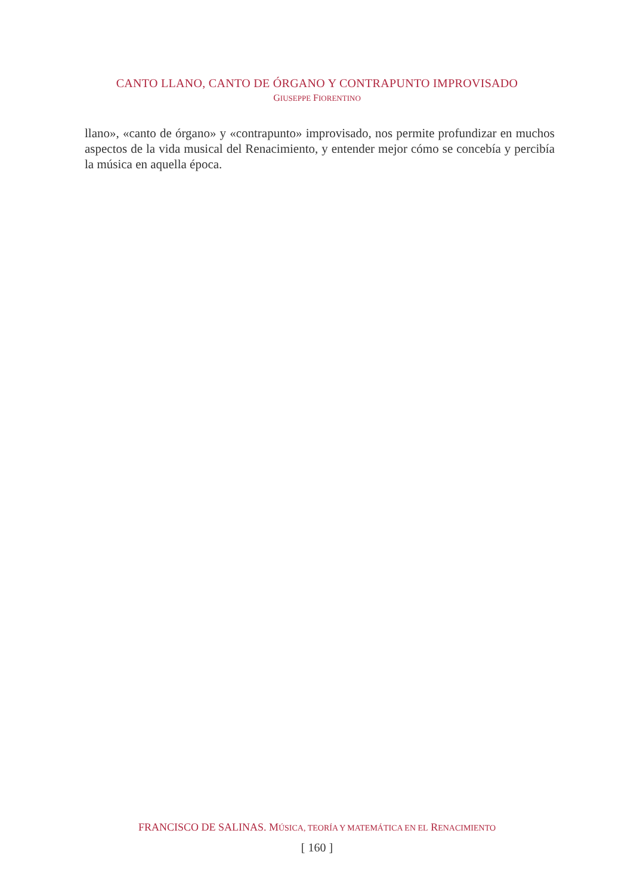CANTO LLANO, CANTO DE ÓRGANO Y CONTRAPUNTO IMPROVISADO
GIUSEPPE FIORENTINO
llano», «canto de órgano» y «contrapunto» improvisado, nos permite profundizar en muchos aspectos de la vida musical del Renacimiento, y entender mejor cómo se concebía y percibía la música en aquella época.
FRANCISCO DE SALINAS. MÚSICA, TEORÍA Y MATEMÁTICA EN EL RENACIMIENTO
[ 160 ]